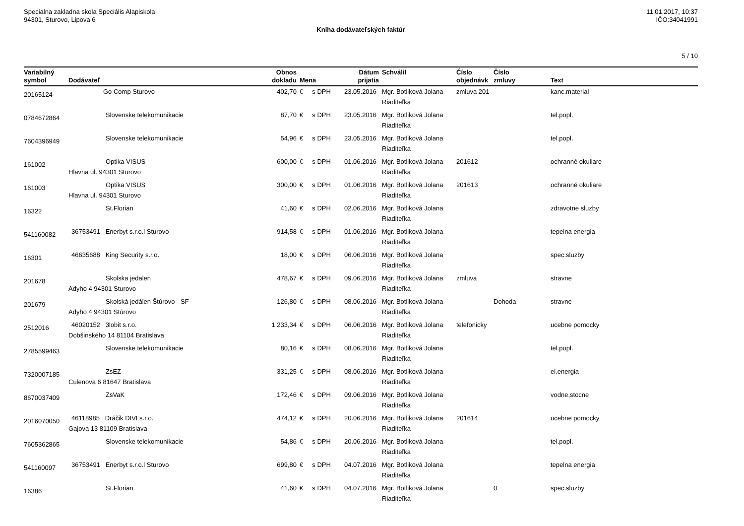Specialna zakladna skola Speciális Alapiskola
94301, Sturovo, Lipova 6
11.01.2017, 10:37
IČO:34041991
Kniha dodávateľských faktúr
5 / 10
| Variabilný symbol | Dodávateľ | Obnos dokladu | Mena | Dátum prijatia | Schválil | Číslo objednávk | Číslo zmluvy | Text |
| --- | --- | --- | --- | --- | --- | --- | --- | --- |
| 20165124 | Go Comp Sturovo | 402,70 | € s DPH | 23.05.2016 | Mgr. Botliková Jolana Riaditeľka | zmluva 201 | | kanc.material |
| 0784672864 | Slovenske telekomunikacie | 87,70 | € s DPH | 23.05.2016 | Mgr. Botliková Jolana Riaditeľka | | | tel.popl. |
| 7604396949 | Slovenske telekomunikacie | 54,96 | € s DPH | 23.05.2016 | Mgr. Botliková Jolana Riaditeľka | | | tel.popl. |
| 161002 | Optika VISUS Hlavna ul. 94301 Sturovo | 600,00 | € s DPH | 01.06.2016 | Mgr. Botliková Jolana Riaditeľka | 201612 | | ochranné okuliare |
| 161003 | Optika VISUS Hlavna ul. 94301 Sturovo | 300,00 | € s DPH | 01.06.2016 | Mgr. Botliková Jolana Riaditeľka | 201613 | | ochranné okuliare |
| 16322 | St.Florian | 41,60 | € s DPH | 02.06.2016 | Mgr. Botliková Jolana Riaditeľka | | | zdravotne sluzby |
| 541160082 | 36753491 Enerbyt s.r.o.l Sturovo | 914,58 | € s DPH | 01.06.2016 | Mgr. Botliková Jolana Riaditeľka | | | tepelna energia |
| 16301 | 46635688 King Security s.r.o. | 18,00 | € s DPH | 06.06.2016 | Mgr. Botliková Jolana Riaditeľka | | | spec.sluzby |
| 201678 | Skolska jedalen Adyho 4 94301 Sturovo | 478,67 | € s DPH | 09.06.2016 | Mgr. Botliková Jolana Riaditeľka | zmluva | | stravne |
| 201679 | Skolská jedálen Štúrovo - SF Adyho 4 94301 Stúrovo | 126,80 | € s DPH | 08.06.2016 | Mgr. Botliková Jolana Riaditeľka | | Dohoda | stravne |
| 2512016 | 46020152 3lobit s.r.o. Dobšinského 14 81104 Bratislava | 1 233,34 | € s DPH | 06.06.2016 | Mgr. Botliková Jolana Riaditeľka | telefonicky | | ucebne pomocky |
| 2785599463 | Slovenske telekomunikacie | 80,16 | € s DPH | 08.06.2016 | Mgr. Botliková Jolana Riaditeľka | | | tel.popl. |
| 7320007185 | ZsEZ Culenova 6 81647 Bratislava | 331,25 | € s DPH | 08.06.2016 | Mgr. Botliková Jolana Riaditeľka | | | el.energia |
| 8670037409 | ZsVaK | 172,46 | € s DPH | 09.06.2016 | Mgr. Botliková Jolana Riaditeľka | | | vodne,stocne |
| 2016070050 | 46118985 Dráčik DIVI s.r.o. Gajova 13 81109 Bratislava | 474,12 | € s DPH | 20.06.2016 | Mgr. Botliková Jolana Riaditeľka | 201614 | | ucebne pomocky |
| 7605362865 | Slovenske telekomunikacie | 54,86 | € s DPH | 20.06.2016 | Mgr. Botliková Jolana Riaditeľka | | | tel.popl. |
| 541160097 | 36753491 Enerbyt s.r.o.l Sturovo | 699,80 | € s DPH | 04.07.2016 | Mgr. Botliková Jolana Riaditeľka | | | tepelna energia |
| 16386 | St.Florian | 41,60 | € s DPH | 04.07.2016 | Mgr. Botliková Jolana Riaditeľka | | 0 | spec.sluzby |